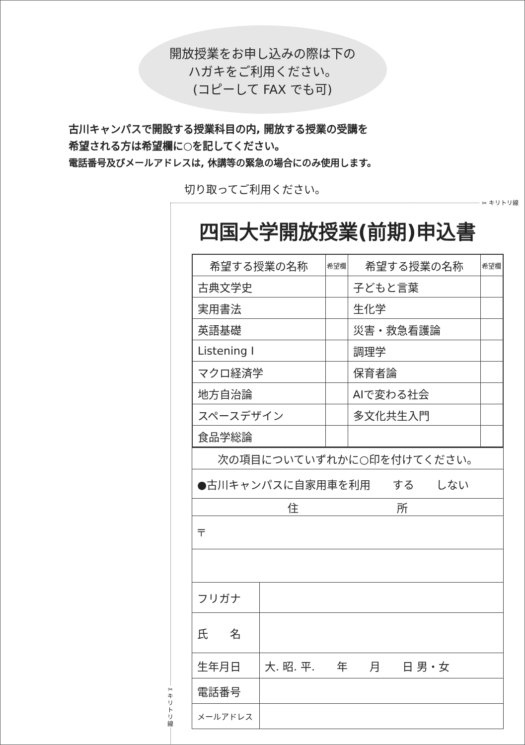開放授業をお申し込みの際は下の
ハガキをご利用ください。
(コピーして FAX でも可)
古川キャンパスで開設する授業科目の内, 開放する授業の受講を
希望される方は希望欄に○を記してください。
電話番号及びメールアドレスは, 休講等の緊急の場合にのみ使用します。
切り取ってご利用ください。
✂ キリトリ線
✂ キリトリ線
四国大学開放授業(前期)申込書
| 希望する授業の名称 | 希望欄 | 希望する授業の名称 | 希望欄 |
| --- | --- | --- | --- |
| 古典文学史 | | 子どもと言葉 | |
| 実用書法 | | 生化学 | |
| 英語基礎 | | 災害・救急看護論 | |
| Listening I | | 調理学 | |
| マクロ経済学 | | 保育者論 | |
| 地方自治論 | | AIで変わる社会 | |
| スペースデザイン | | 多文化共生入門 | |
| 食品学総論 | | | |
| 次の項目についていずれかに○印を付けてください。 | |
| ●古川キャンパスに自家用車を利用 する しない | |
| 住 所 | |
| 〒 | |
| フリガナ | |
| 氏 名 | |
| 生年月日 | 大. 昭. 平. 年 月 日 男・女 |
| 電話番号 | |
| メールアドレス | |